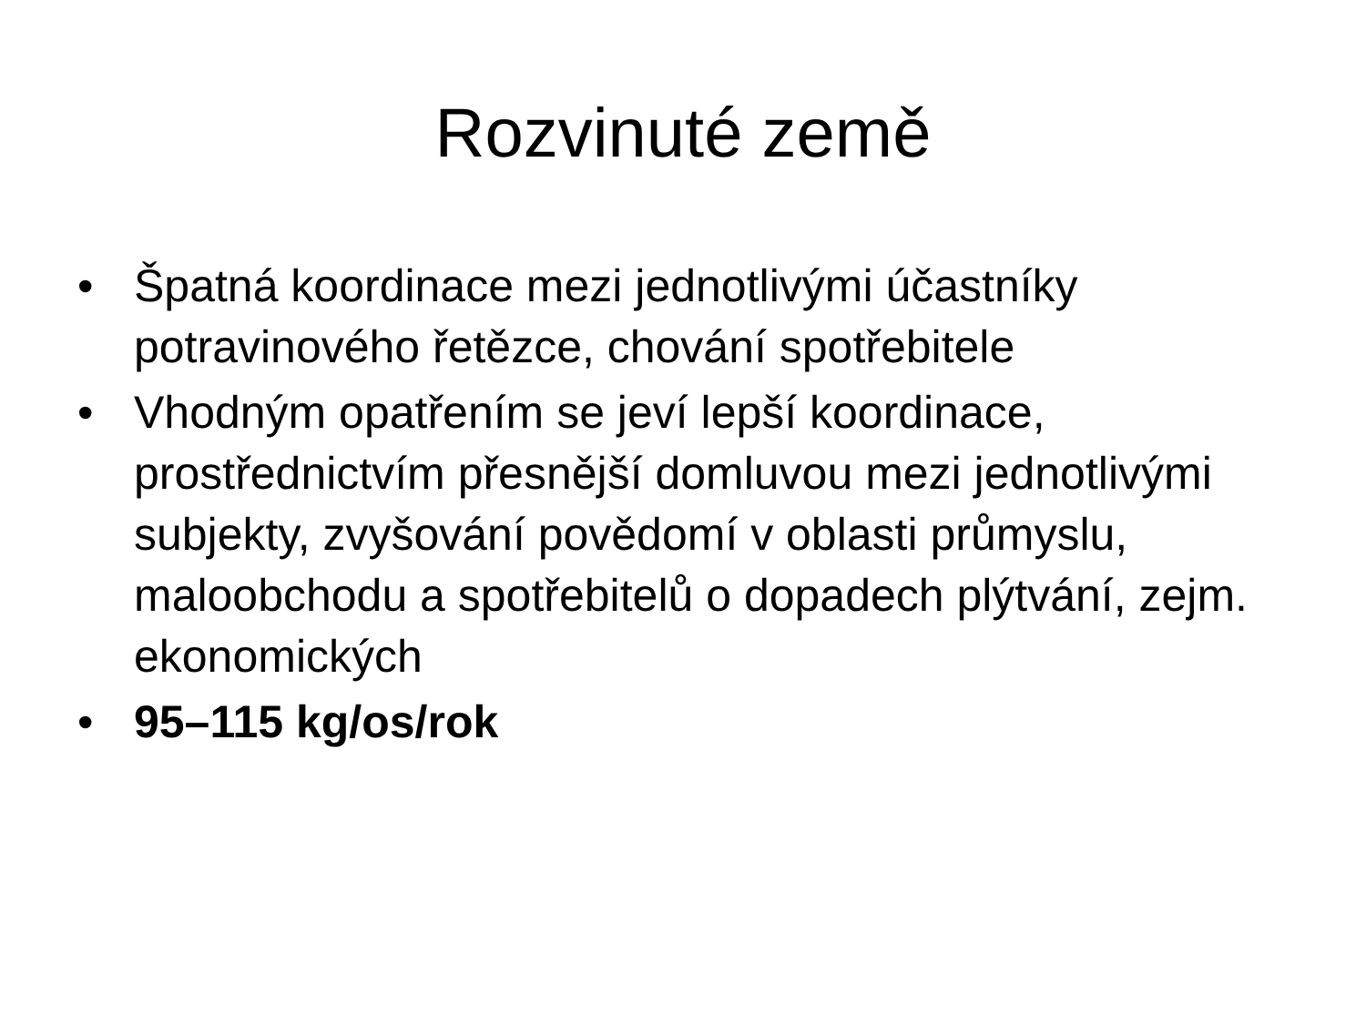Rozvinuté země
• Špatná koordinace mezi jednotlivými účastníky potravinového řetězce, chování spotřebitele
• Vhodným opatřením se jeví lepší koordinace, prostřednictvím přesnější domluvou mezi jednotlivými subjekty, zvyšování povědomí v oblasti průmyslu, maloobchodu a spotřebitelů o dopadech plýtvání, zejm. ekonomických
• 95–115 kg/os/rok